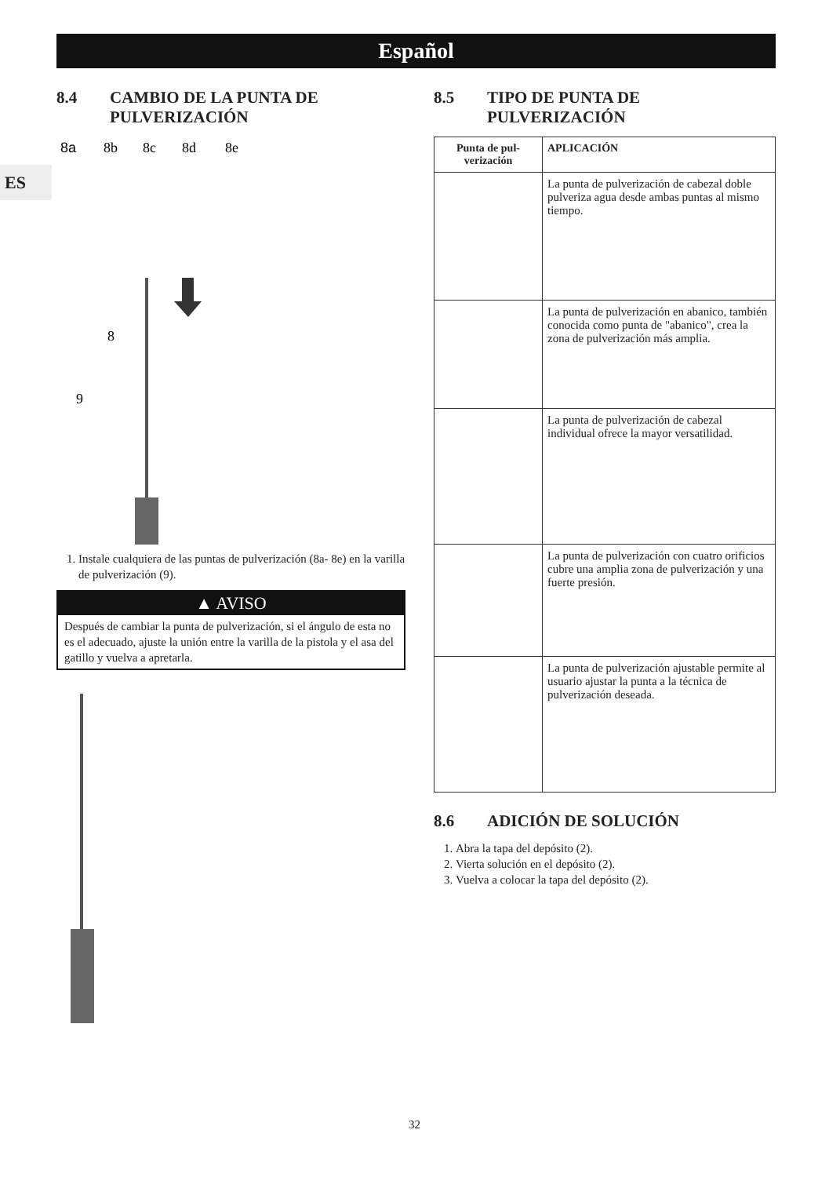Español
ES
8.4 CAMBIO DE LA PUNTA DE PULVERIZACIÓN
8a
8b
8c
8d
8e
8
9
1. Instale cualquiera de las puntas de pulverización (8a- 8e) en la varilla de pulverización (9).
▲ AVISO
Después de cambiar la punta de pulverización, si el ángulo de esta no es el adecuado, ajuste la unión entre la varilla de la pistola y el asa del gatillo y vuelva a apretarla.
8.5 TIPO DE PUNTA DE PULVERIZACIÓN
| Punta de pul-verización | APLICACIÓN |
| --- | --- |
| | La punta de pulverización de cabezal doble pulveriza agua desde ambas puntas al mismo tiempo. |
| | La punta de pulverización en abanico, también conocida como punta de "abanico", crea la zona de pulverización más amplia. |
| | La punta de pulverización de cabezal individual ofrece la mayor versatilidad. |
| | La punta de pulverización con cuatro orificios cubre una amplia zona de pulverización y una fuerte presión. |
| | La punta de pulverización ajustable permite al usuario ajustar la punta a la técnica de pulverización deseada. |
8.6 ADICIÓN DE SOLUCIÓN
1. Abra la tapa del depósito (2).
2. Vierta solución en el depósito (2).
3. Vuelva a colocar la tapa del depósito (2).
32